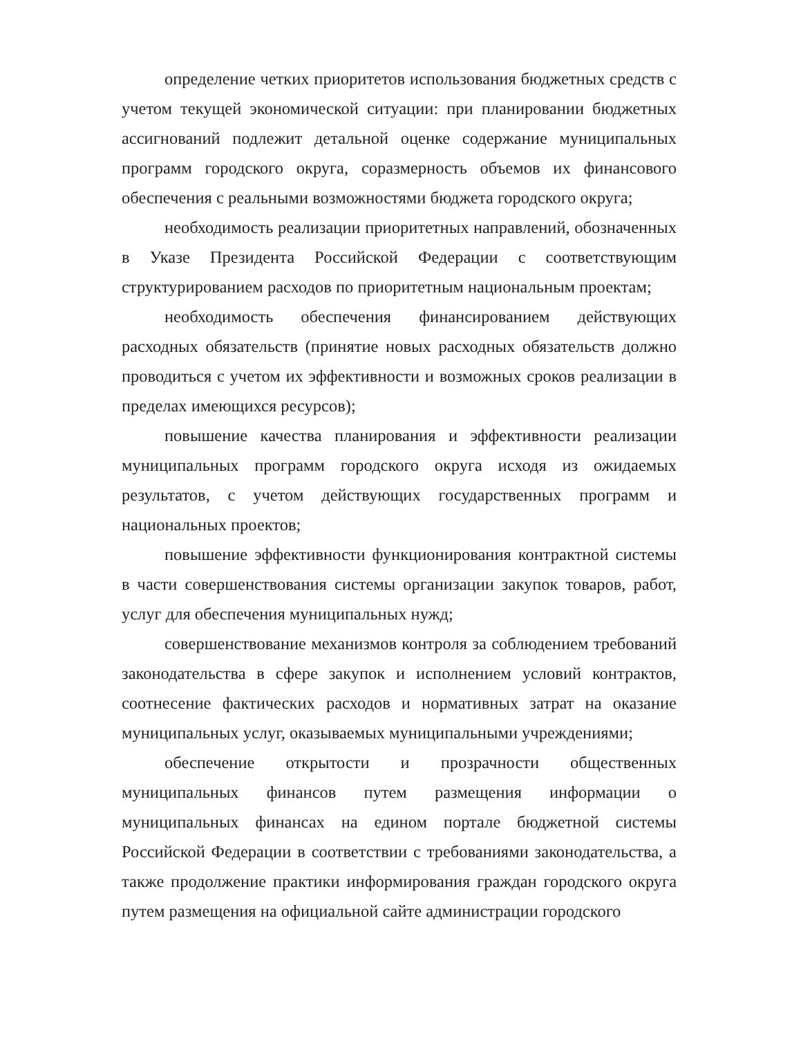определение четких приоритетов использования бюджетных средств с учетом текущей экономической ситуации: при планировании бюджетных ассигнований подлежит детальной оценке содержание муниципальных программ городского округа, соразмерность объемов их финансового обеспечения с реальными возможностями бюджета городского округа;
необходимость реализации приоритетных направлений, обозначенных в Указе Президента Российской Федерации с соответствующим структурированием расходов по приоритетным национальным проектам;
необходимость обеспечения финансированием действующих расходных обязательств (принятие новых расходных обязательств должно проводиться с учетом их эффективности и возможных сроков реализации в пределах имеющихся ресурсов);
повышение качества планирования и эффективности реализации муниципальных программ городского округа исходя из ожидаемых результатов, с учетом действующих государственных программ и национальных проектов;
повышение эффективности функционирования контрактной системы в части совершенствования системы организации закупок товаров, работ, услуг для обеспечения муниципальных нужд;
совершенствование механизмов контроля за соблюдением требований законодательства в сфере закупок и исполнением условий контрактов, соотнесение фактических расходов и нормативных затрат на оказание муниципальных услуг, оказываемых муниципальными учреждениями;
обеспечение открытости и прозрачности общественных муниципальных финансов путем размещения информации о муниципальных финансах на едином портале бюджетной системы Российской Федерации в соответствии с требованиями законодательства, а также продолжение практики информирования граждан городского округа путем размещения на официальной сайте администрации городского